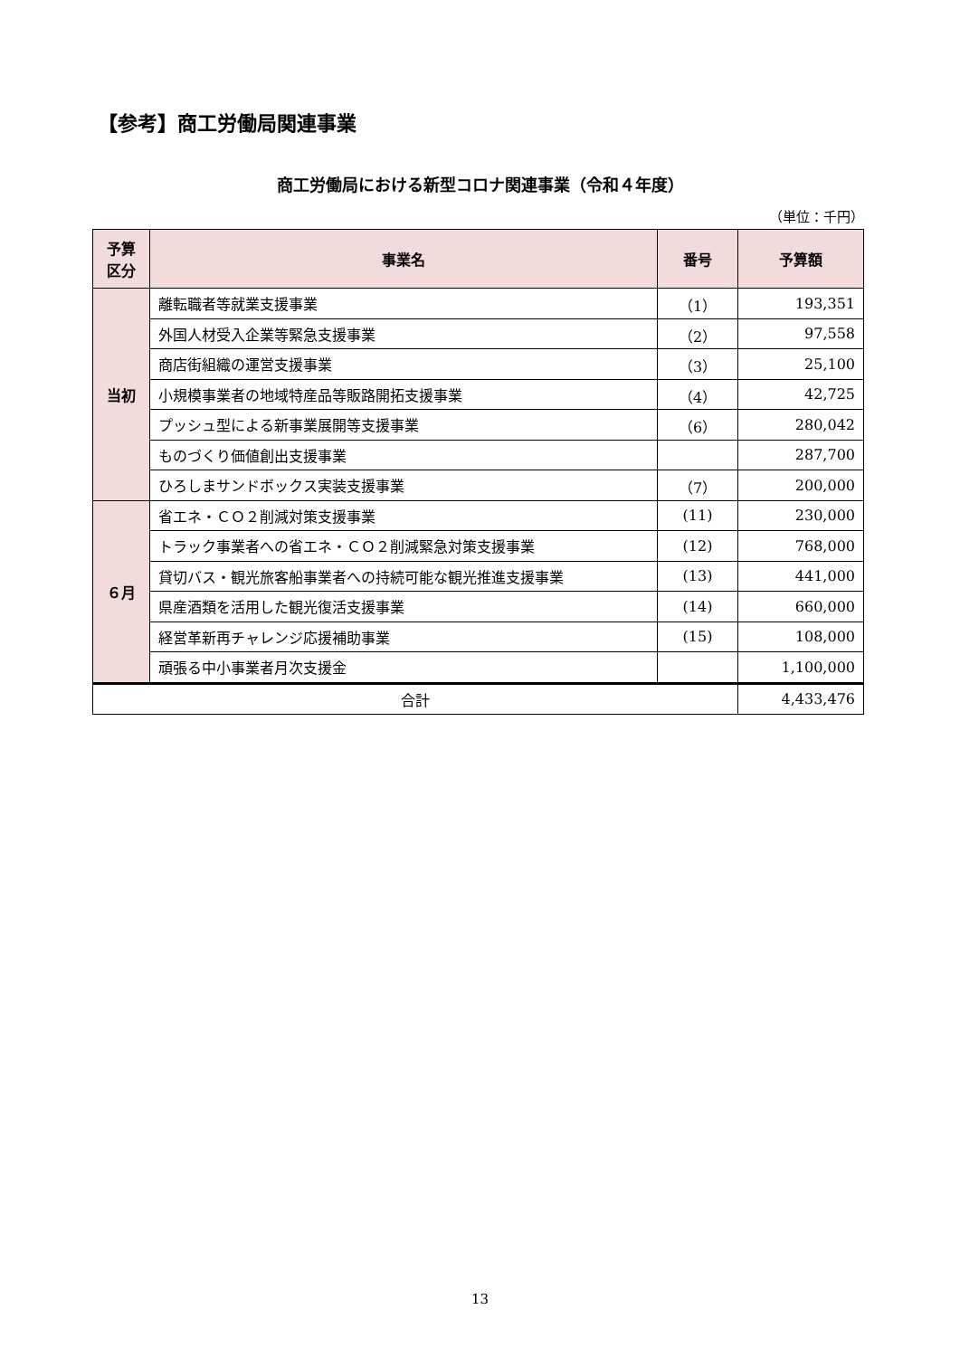【参考】商工労働局関連事業
商工労働局における新型コロナ関連事業（令和４年度）
（単位：千円）
| 予算 区分 | 事業名 | 番号 | 予算額 |
| --- | --- | --- | --- |
| 当初 | 離転職者等就業支援事業 | （1） | 193,351 |
| | 外国人材受入企業等緊急支援事業 | （2） | 97,558 |
| | 商店街組織の運営支援事業 | （3） | 25,100 |
| | 小規模事業者の地域特産品等販路開拓支援事業 | （4） | 42,725 |
| | プッシュ型による新事業展開等支援事業 | （6） | 280,042 |
| | ものづくり価値創出支援事業 | | 287,700 |
| | ひろしまサンドボックス実装支援事業 | （7） | 200,000 |
| ６月 | 省エネ・ＣＯ２削減対策支援事業 | (11) | 230,000 |
| | トラック事業者への省エネ・ＣＯ２削減緊急対策支援事業 | (12) | 768,000 |
| | 貸切バス・観光旅客船事業者への持続可能な観光推進支援事業 | (13) | 441,000 |
| | 県産酒類を活用した観光復活支援事業 | (14) | 660,000 |
| | 経営革新再チャレンジ応援補助事業 | (15) | 108,000 |
| | 頑張る中小事業者月次支援金 | | 1,100,000 |
| 合計 | | | 4,433,476 |
13